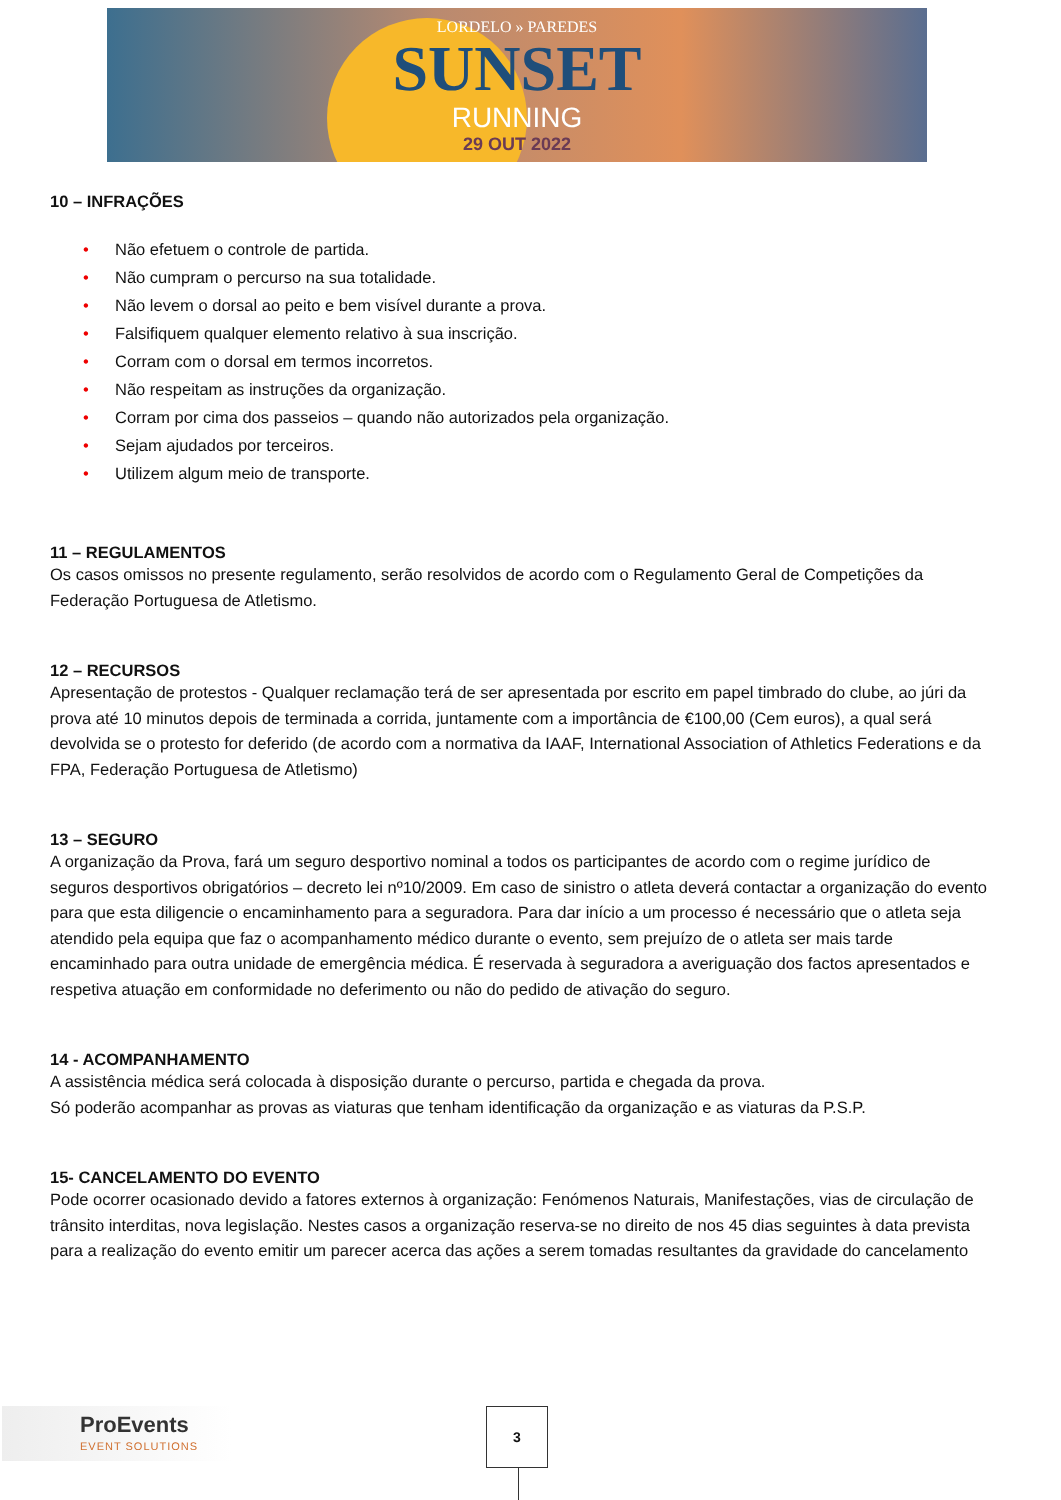LORDELO » PAREDES
SUNSET
RUNNING
29 OUT 2022
10 – INFRAÇÕES
• Não efetuem o controle de partida.
• Não cumpram o percurso na sua totalidade.
• Não levem o dorsal ao peito e bem visível durante a prova.
• Falsifiquem qualquer elemento relativo à sua inscrição.
• Corram com o dorsal em termos incorretos.
• Não respeitam as instruções da organização.
• Corram por cima dos passeios – quando não autorizados pela organização.
• Sejam ajudados por terceiros.
• Utilizem algum meio de transporte.
11 – REGULAMENTOS
Os casos omissos no presente regulamento, serão resolvidos de acordo com o Regulamento Geral de Competições da Federação Portuguesa de Atletismo.
12 – RECURSOS
Apresentação de protestos - Qualquer reclamação terá de ser apresentada por escrito em papel timbrado do clube, ao júri da prova até 10 minutos depois de terminada a corrida, juntamente com a importância de €100,00 (Cem euros), a qual será devolvida se o protesto for deferido (de acordo com a normativa da IAAF, International Association of Athletics Federations e da FPA, Federação Portuguesa de Atletismo)
13 – SEGURO
A organização da Prova, fará um seguro desportivo nominal a todos os participantes de acordo com o regime jurídico de seguros desportivos obrigatórios – decreto lei nº10/2009. Em caso de sinistro o atleta deverá contactar a organização do evento para que esta diligencie o encaminhamento para a seguradora. Para dar início a um processo é necessário que o atleta seja atendido pela equipa que faz o acompanhamento médico durante o evento, sem prejuízo de o atleta ser mais tarde encaminhado para outra unidade de emergência médica. É reservada à seguradora a averiguação dos factos apresentados e respetiva atuação em conformidade no deferimento ou não do pedido de ativação do seguro.
14 - ACOMPANHAMENTO
A assistência médica será colocada à disposição durante o percurso, partida e chegada da prova.
Só poderão acompanhar as provas as viaturas que tenham identificação da organização e as viaturas da P.S.P.
15- CANCELAMENTO DO EVENTO
Pode ocorrer ocasionado devido a fatores externos à organização: Fenómenos Naturais, Manifestações, vias de circulação de trânsito interditas, nova legislação. Nestes casos a organização reserva-se no direito de nos 45 dias seguintes à data prevista para a realização do evento emitir um parecer acerca das ações a serem tomadas resultantes da gravidade do cancelamento
ProEvents
EVENT SOLUTIONS
3